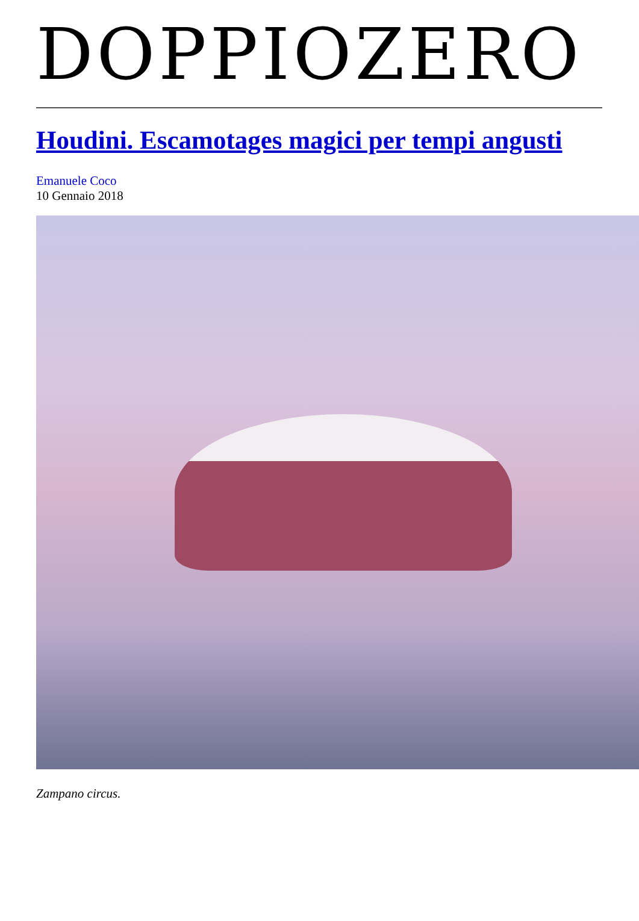DOPPIOZERO
Houdini. Escamotages magici per tempi angusti
Emanuele Coco
10 Gennaio 2018
Zampano circus.